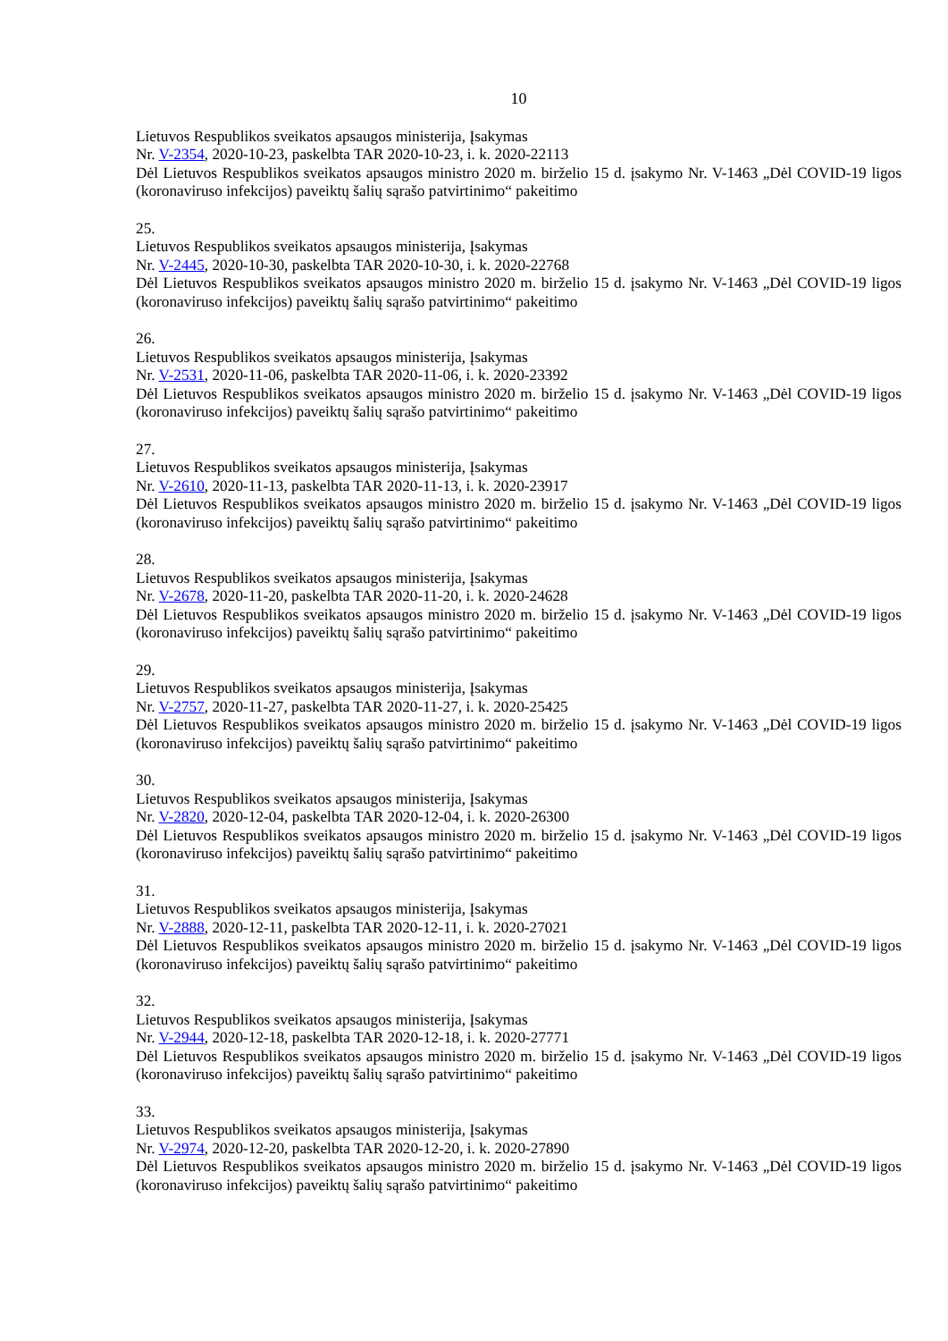10
Lietuvos Respublikos sveikatos apsaugos ministerija, Įsakymas
Nr. V-2354, 2020-10-23, paskelbta TAR 2020-10-23, i. k. 2020-22113
Dėl Lietuvos Respublikos sveikatos apsaugos ministro 2020 m. birželio 15 d. įsakymo Nr. V-1463 „Dėl COVID-19 ligos (koronaviruso infekcijos) paveiktų šalių sąrašo patvirtinimo“ pakeitimo
25.
Lietuvos Respublikos sveikatos apsaugos ministerija, Įsakymas
Nr. V-2445, 2020-10-30, paskelbta TAR 2020-10-30, i. k. 2020-22768
Dėl Lietuvos Respublikos sveikatos apsaugos ministro 2020 m. birželio 15 d. įsakymo Nr. V-1463 „Dėl COVID-19 ligos (koronaviruso infekcijos) paveiktų šalių sąrašo patvirtinimo“ pakeitimo
26.
Lietuvos Respublikos sveikatos apsaugos ministerija, Įsakymas
Nr. V-2531, 2020-11-06, paskelbta TAR 2020-11-06, i. k. 2020-23392
Dėl Lietuvos Respublikos sveikatos apsaugos ministro 2020 m. birželio 15 d. įsakymo Nr. V-1463 „Dėl COVID-19 ligos (koronaviruso infekcijos) paveiktų šalių sąrašo patvirtinimo“ pakeitimo
27.
Lietuvos Respublikos sveikatos apsaugos ministerija, Įsakymas
Nr. V-2610, 2020-11-13, paskelbta TAR 2020-11-13, i. k. 2020-23917
Dėl Lietuvos Respublikos sveikatos apsaugos ministro 2020 m. birželio 15 d. įsakymo Nr. V-1463 „Dėl COVID-19 ligos (koronaviruso infekcijos) paveiktų šalių sąrašo patvirtinimo“ pakeitimo
28.
Lietuvos Respublikos sveikatos apsaugos ministerija, Įsakymas
Nr. V-2678, 2020-11-20, paskelbta TAR 2020-11-20, i. k. 2020-24628
Dėl Lietuvos Respublikos sveikatos apsaugos ministro 2020 m. birželio 15 d. įsakymo Nr. V-1463 „Dėl COVID-19 ligos (koronaviruso infekcijos) paveiktų šalių sąrašo patvirtinimo“ pakeitimo
29.
Lietuvos Respublikos sveikatos apsaugos ministerija, Įsakymas
Nr. V-2757, 2020-11-27, paskelbta TAR 2020-11-27, i. k. 2020-25425
Dėl Lietuvos Respublikos sveikatos apsaugos ministro 2020 m. birželio 15 d. įsakymo Nr. V-1463 „Dėl COVID-19 ligos (koronaviruso infekcijos) paveiktų šalių sąrašo patvirtinimo“ pakeitimo
30.
Lietuvos Respublikos sveikatos apsaugos ministerija, Įsakymas
Nr. V-2820, 2020-12-04, paskelbta TAR 2020-12-04, i. k. 2020-26300
Dėl Lietuvos Respublikos sveikatos apsaugos ministro 2020 m. birželio 15 d. įsakymo Nr. V-1463 „Dėl COVID-19 ligos (koronaviruso infekcijos) paveiktų šalių sąrašo patvirtinimo“ pakeitimo
31.
Lietuvos Respublikos sveikatos apsaugos ministerija, Įsakymas
Nr. V-2888, 2020-12-11, paskelbta TAR 2020-12-11, i. k. 2020-27021
Dėl Lietuvos Respublikos sveikatos apsaugos ministro 2020 m. birželio 15 d. įsakymo Nr. V-1463 „Dėl COVID-19 ligos (koronaviruso infekcijos) paveiktų šalių sąrašo patvirtinimo“ pakeitimo
32.
Lietuvos Respublikos sveikatos apsaugos ministerija, Įsakymas
Nr. V-2944, 2020-12-18, paskelbta TAR 2020-12-18, i. k. 2020-27771
Dėl Lietuvos Respublikos sveikatos apsaugos ministro 2020 m. birželio 15 d. įsakymo Nr. V-1463 „Dėl COVID-19 ligos (koronaviruso infekcijos) paveiktų šalių sąrašo patvirtinimo“ pakeitimo
33.
Lietuvos Respublikos sveikatos apsaugos ministerija, Įsakymas
Nr. V-2974, 2020-12-20, paskelbta TAR 2020-12-20, i. k. 2020-27890
Dėl Lietuvos Respublikos sveikatos apsaugos ministro 2020 m. birželio 15 d. įsakymo Nr. V-1463 „Dėl COVID-19 ligos (koronaviruso infekcijos) paveiktų šalių sąrašo patvirtinimo“ pakeitimo